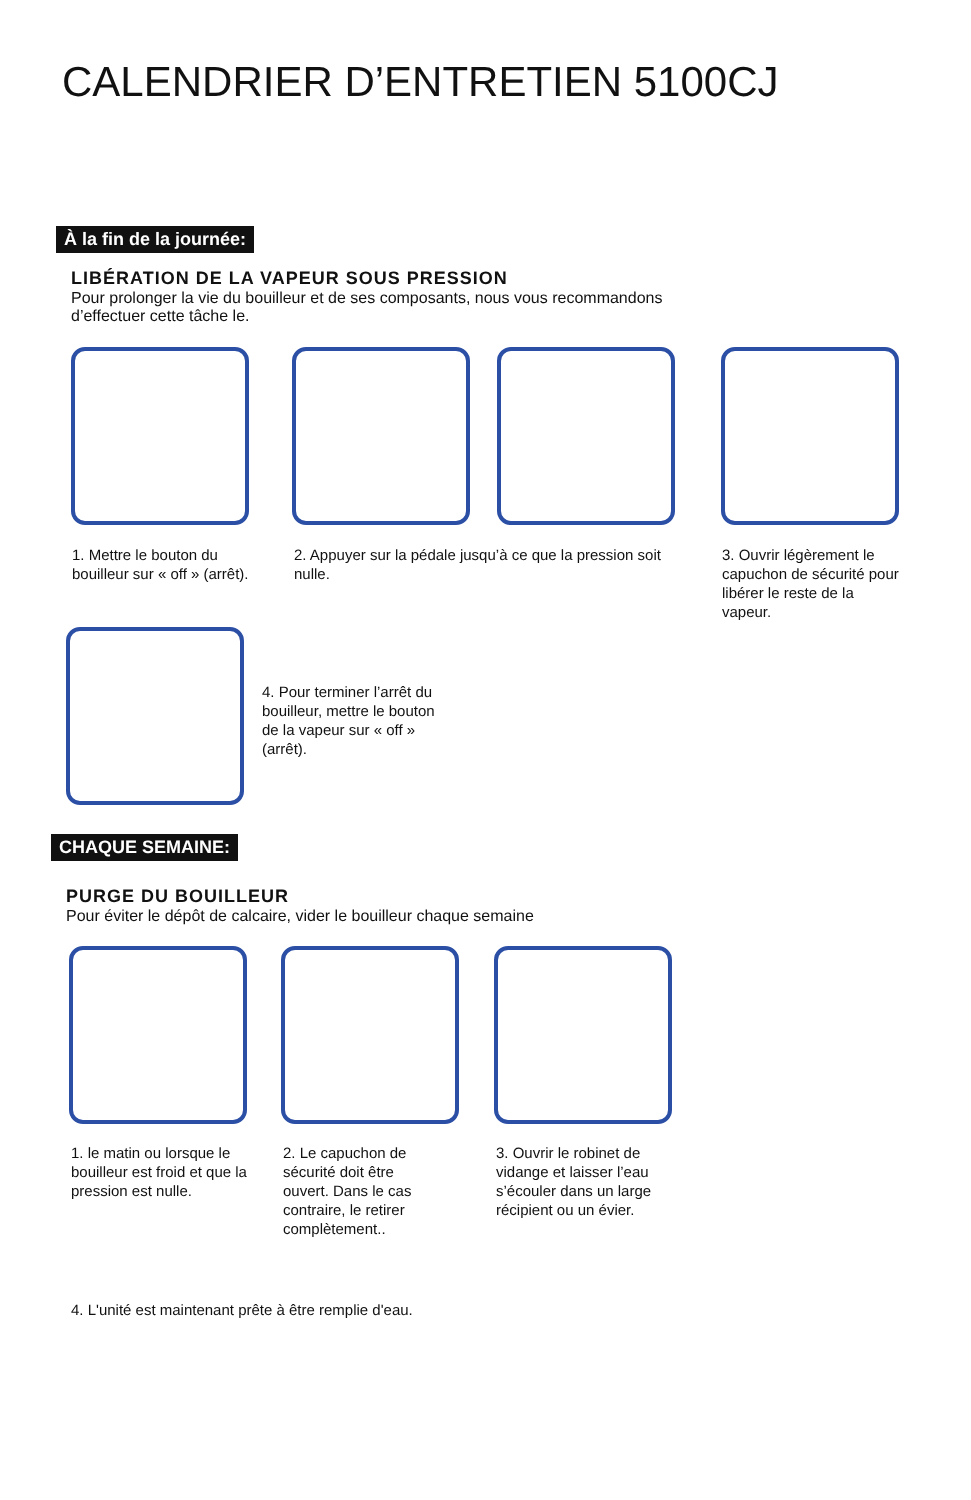CALENDRIER D’ENTRETIEN 5100CJ
À la fin de la journée:
LIBÉRATION DE LA VAPEUR SOUS PRESSION
Pour prolonger la vie du bouilleur et de ses composants, nous vous recommandons
d’effectuer cette tâche le.
1. Mettre le bouton du bouilleur sur « off » (arrêt).
2. Appuyer sur la pédale jusqu’à ce que la pression soit nulle.
3. Ouvrir légèrement le capuchon de sécurité pour libérer le reste de la vapeur.
4. Pour terminer l’arrêt du bouilleur, mettre le bouton de la vapeur sur « off » (arrêt).
CHAQUE SEMAINE:
PURGE DU BOUILLEUR
Pour éviter le dépôt de calcaire, vider le bouilleur chaque semaine
1. le matin ou lorsque le bouilleur est froid et que la pression est nulle.
2. Le capuchon de sécurité doit être ouvert. Dans le cas contraire, le retirer complètement..
3. Ouvrir le robinet de vidange et laisser l’eau s’écouler dans un large récipient ou un évier.
4. L'unité est maintenant prête à être remplie d'eau.